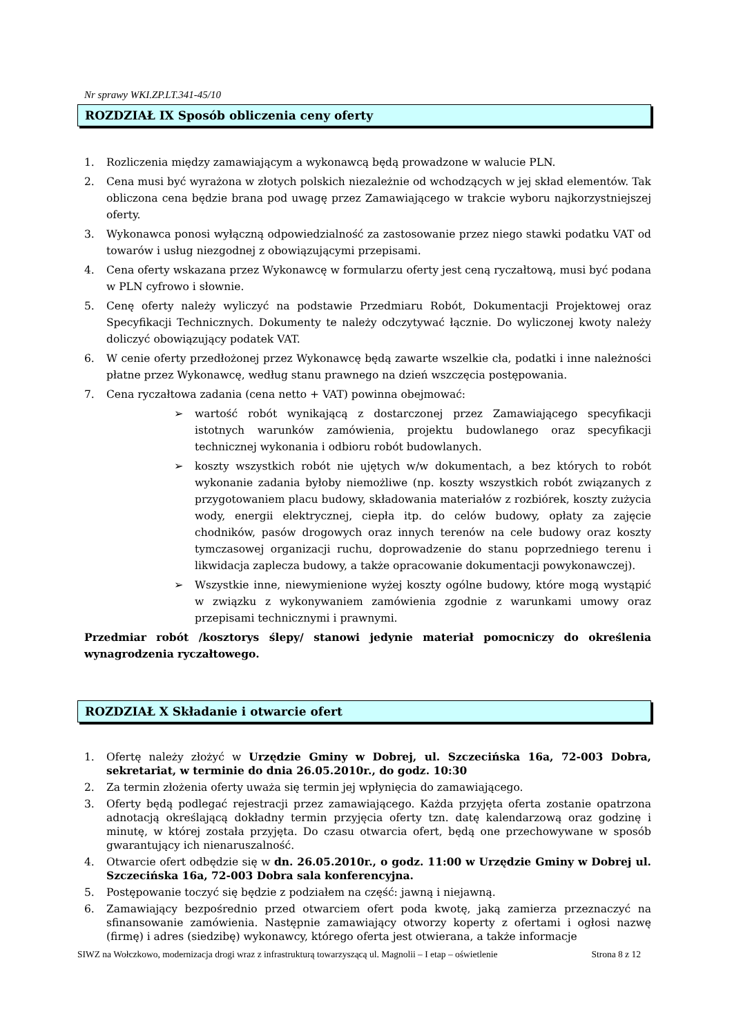Nr sprawy WKI.ZP.LT.341-45/10
ROZDZIAŁ IX Sposób obliczenia ceny oferty
1. Rozliczenia między zamawiającym a wykonawcą będą prowadzone w walucie PLN.
2. Cena musi być wyrażona w złotych polskich niezależnie od wchodzących w jej skład elementów. Tak obliczona cena będzie brana pod uwagę przez Zamawiającego w trakcie wyboru najkorzystniejszej oferty.
3. Wykonawca ponosi wyłączną odpowiedzialność za zastosowanie przez niego stawki podatku VAT od towarów i usług niezgodnej z obowiązującymi przepisami.
4. Cena oferty wskazana przez Wykonawcę w formularzu oferty jest ceną ryczałtową, musi być podana w PLN cyfrowo i słownie.
5. Cenę oferty należy wyliczyć na podstawie Przedmiaru Robót, Dokumentacji Projektowej oraz Specyfikacji Technicznych. Dokumenty te należy odczytywać łącznie. Do wyliczonej kwoty należy doliczyć obowiązujący podatek VAT.
6. W cenie oferty przedłożonej przez Wykonawcę będą zawarte wszelkie cła, podatki i inne należności płatne przez Wykonawcę, według stanu prawnego na dzień wszczęcia postępowania.
7. Cena ryczałtowa zadania (cena netto + VAT) powinna obejmować:
➢ wartość robót wynikającą z dostarczonej przez Zamawiającego specyfikacji istotnych warunków zamówienia, projektu budowlanego oraz specyfikacji technicznej wykonania i odbioru robót budowlanych.
➢ koszty wszystkich robót nie ujętych w/w dokumentach, a bez których to robót wykonanie zadania byłoby niemożliwe (np. koszty wszystkich robót związanych z przygotowaniem placu budowy, składowania materiałów z rozbiórek, koszty zużycia wody, energii elektrycznej, ciepła itp. do celów budowy, opłaty za zajęcie chodników, pasów drogowych oraz innych terenów na cele budowy oraz koszty tymczasowej organizacji ruchu, doprowadzenie do stanu poprzedniego terenu i likwidacja zaplecza budowy, a także opracowanie dokumentacji powykonawczej).
➢ Wszystkie inne, niewymienione wyżej koszty ogólne budowy, które mogą wystąpić w związku z wykonywaniem zamówienia zgodnie z warunkami umowy oraz przepisami technicznymi i prawnymi.
Przedmiar robót /kosztorys ślepy/ stanowi jedynie materiał pomocniczy do określenia wynagrodzenia ryczałtowego.
ROZDZIAŁ X Składanie i otwarcie ofert
1. Ofertę należy złożyć w Urzędzie Gminy w Dobrej, ul. Szczecińska 16a, 72-003 Dobra, sekretariat, w terminie do dnia 26.05.2010r., do godz. 10:30
2. Za termin złożenia oferty uważa się termin jej wpłynięcia do zamawiającego.
3. Oferty będą podlegać rejestracji przez zamawiającego. Każda przyjęta oferta zostanie opatrzona adnotacją określającą dokładny termin przyjęcia oferty tzn. datę kalendarzową oraz godzinę i minutę, w której została przyjęta. Do czasu otwarcia ofert, będą one przechowywane w sposób gwarantujący ich nienaruszalność.
4. Otwarcie ofert odbędzie się w dn. 26.05.2010r., o godz. 11:00 w Urzędzie Gminy w Dobrej ul. Szczecińska 16a, 72-003 Dobra sala konferencyjna.
5. Postępowanie toczyć się będzie z podziałem na część: jawną i niejawną.
6. Zamawiający bezpośrednio przed otwarciem ofert poda kwotę, jaką zamierza przeznaczyć na sfinansowanie zamówienia. Następnie zamawiający otworzy koperty z ofertami i ogłosi nazwę (firmę) i adres (siedzibę) wykonawcy, którego oferta jest otwierana, a także informacje
SIWZ na Wołczkowo, modernizacja drogi wraz z infrastrukturą towarzyszącą ul. Magnolii – I etap – oświetlenie Strona 8 z 12